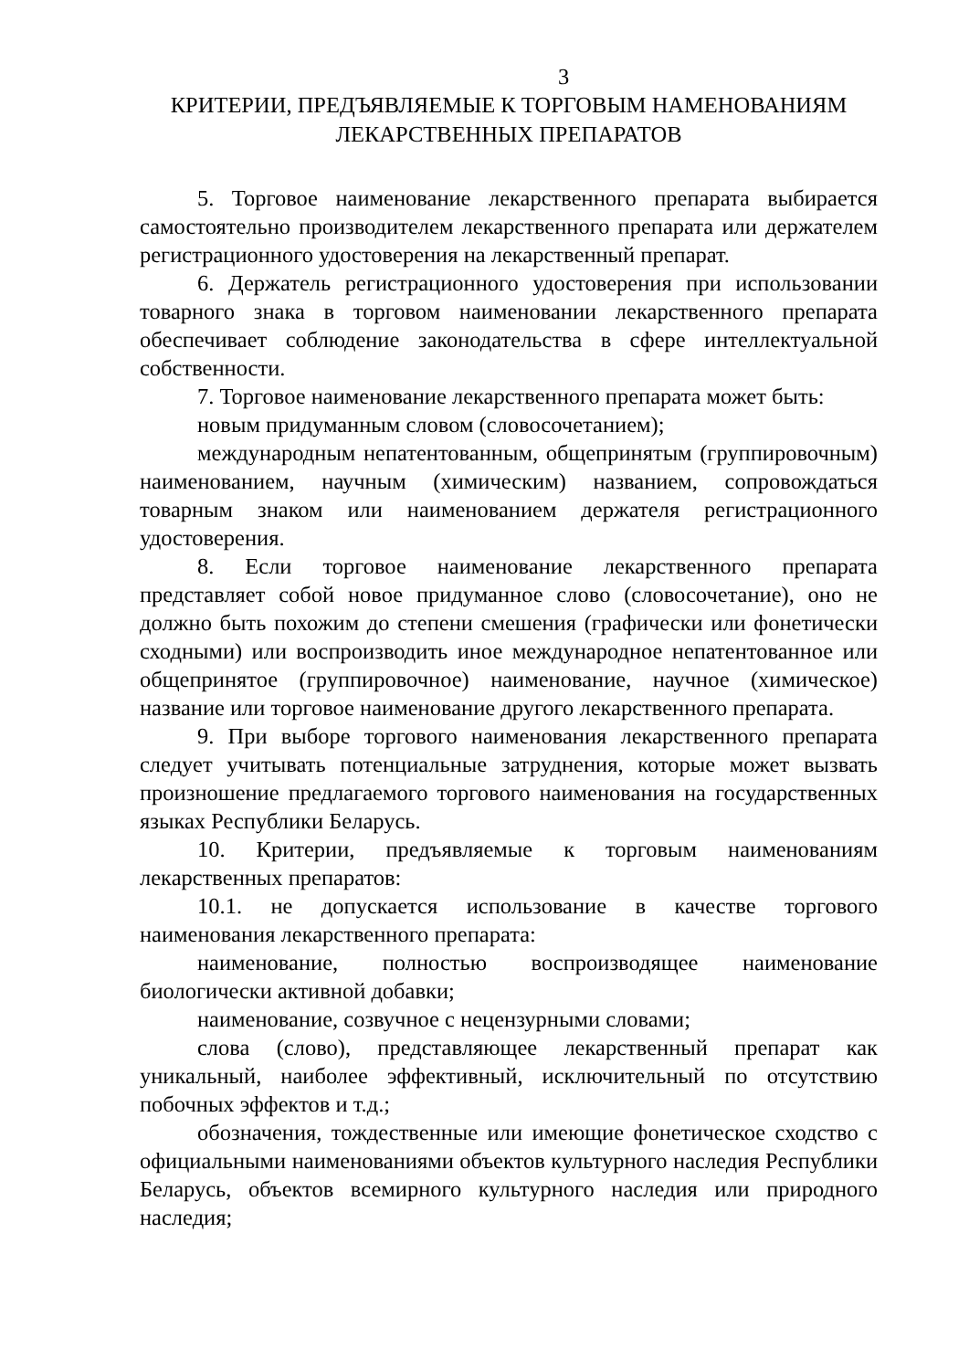3
КРИТЕРИИ, ПРЕДЪЯВЛЯЕМЫЕ К ТОРГОВЫМ НАМЕНОВАНИЯМ
ЛЕКАРСТВЕННЫХ ПРЕПАРАТОВ
5. Торговое наименование лекарственного препарата выбирается самостоятельно производителем лекарственного препарата или держателем регистрационного удостоверения на лекарственный препарат.
6. Держатель регистрационного удостоверения при использовании товарного знака в торговом наименовании лекарственного препарата обеспечивает соблюдение законодательства в сфере интеллектуальной собственности.
7. Торговое наименование лекарственного препарата может быть:
новым придуманным словом (словосочетанием);
международным непатентованным, общепринятым (группировочным) наименованием, научным (химическим) названием, сопровождаться товарным знаком или наименованием держателя регистрационного удостоверения.
8. Если торговое наименование лекарственного препарата представляет собой новое придуманное слово (словосочетание), оно не должно быть похожим до степени смешения (графически или фонетически сходными) или воспроизводить иное международное непатентованное или общепринятое (группировочное) наименование, научное (химическое) название или торговое наименование другого лекарственного препарата.
9. При выборе торгового наименования лекарственного препарата следует учитывать потенциальные затруднения, которые может вызвать произношение предлагаемого торгового наименования на государственных языках Республики Беларусь.
10. Критерии, предъявляемые к торговым наименованиям лекарственных препаратов:
10.1. не допускается использование в качестве торгового наименования лекарственного препарата:
наименование, полностью воспроизводящее наименование биологически активной добавки;
наименование, созвучное с нецензурными словами;
слова (слово), представляющее лекарственный препарат как уникальный, наиболее эффективный, исключительный по отсутствию побочных эффектов и т.д.;
обозначения, тождественные или имеющие фонетическое сходство с официальными наименованиями объектов культурного наследия Республики Беларусь, объектов всемирного культурного наследия или природного наследия;